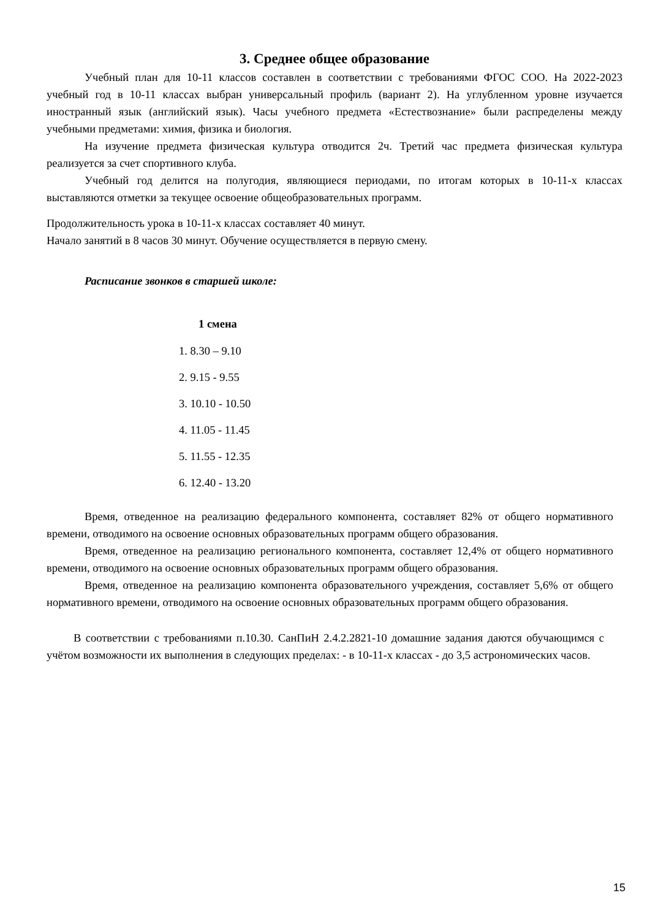3. Среднее общее образование
Учебный план для 10-11 классов составлен в соответствии с требованиями ФГОС СОО. На 2022-2023 учебный год в 10-11 классах выбран универсальный профиль (вариант 2). На углубленном уровне изучается иностранный язык (английский язык). Часы учебного предмета «Естествознание» были распределены между учебными предметами: химия, физика и биология.
На изучение предмета физическая культура отводится 2ч. Третий час предмета физическая культура реализуется за счет спортивного клуба.
Учебный год делится на полугодия, являющиеся периодами, по итогам которых в 10-11-х классах выставляются отметки за текущее освоение общеобразовательных программ.
Продолжительность урока в 10-11-х классах составляет 40 минут.
Начало занятий в 8 часов 30 минут. Обучение осуществляется в первую смену.
Расписание звонков в старшей школе:
1 смена
1. 8.30 – 9.10
2. 9.15 - 9.55
3. 10.10 - 10.50
4. 11.05 - 11.45
5. 11.55 - 12.35
6. 12.40 - 13.20
Время, отведенное на реализацию федерального компонента, составляет 82% от общего нормативного времени, отводимого на освоение основных образовательных программ общего образования.
Время, отведенное на реализацию регионального компонента, составляет 12,4% от общего нормативного времени, отводимого на освоение основных образовательных программ общего образования.
Время, отведенное на реализацию компонента образовательного учреждения, составляет 5,6% от общего нормативного времени, отводимого на освоение основных образовательных программ общего образования.
В соответствии с требованиями п.10.30. СанПиН 2.4.2.2821-10 домашние задания даются обучающимся с учётом возможности их выполнения в следующих пределах: - в 10-11-х классах - до 3,5 астрономических часов.
15